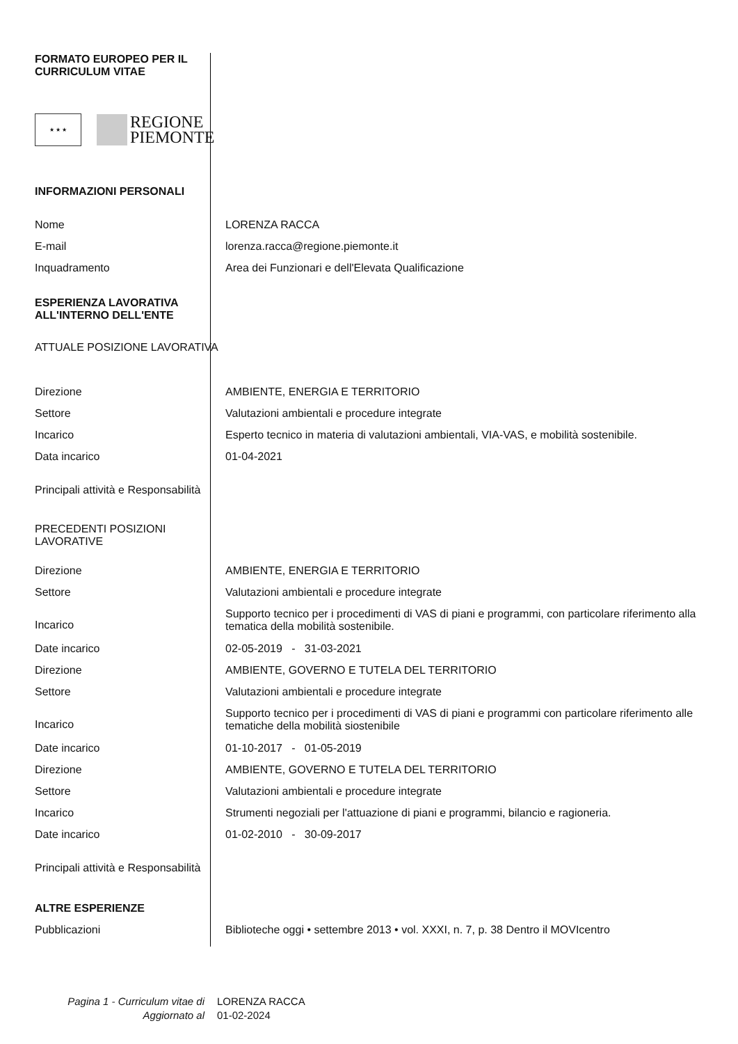| FORMATO EUROPEO PER IL CURRICULUM VITAE | |
| ★ ★ ★ REGIONE PIEMONTE | |
| INFORMAZIONI PERSONALI | |
| Nome | LORENZA RACCA |
| E-mail | lorenza.racca@regione.piemonte.it |
| Inquadramento | Area dei Funzionari e dell'Elevata Qualificazione |
| ESPERIENZA LAVORATIVA ALL'INTERNO DELL'ENTE | |
| ATTUALE POSIZIONE LAVORATIVA | |
| Direzione | AMBIENTE, ENERGIA E TERRITORIO |
| Settore | Valutazioni ambientali e procedure integrate |
| Incarico | Esperto tecnico in materia di valutazioni ambientali, VIA-VAS, e mobilità sostenibile. |
| Data incarico | 01-04-2021 |
| Principali attività e Responsabilità | |
| PRECEDENTI POSIZIONI LAVORATIVE | |
| Direzione | AMBIENTE, ENERGIA E TERRITORIO |
| Settore | Valutazioni ambientali e procedure integrate |
| Incarico | Supporto tecnico per i procedimenti di VAS di piani e programmi, con particolare riferimento alla tematica della mobilità sostenibile. |
| Date incarico | 02-05-2019 - 31-03-2021 |
| Direzione | AMBIENTE, GOVERNO E TUTELA DEL TERRITORIO |
| Settore | Valutazioni ambientali e procedure integrate |
| Incarico | Supporto tecnico per i procedimenti di VAS di piani e programmi con particolare riferimento alle tematiche della mobilità siostenibile |
| Date incarico | 01-10-2017 - 01-05-2019 |
| Direzione | AMBIENTE, GOVERNO E TUTELA DEL TERRITORIO |
| Settore | Valutazioni ambientali e procedure integrate |
| Incarico | Strumenti negoziali per l'attuazione di piani e programmi, bilancio e ragioneria. |
| Date incarico | 01-02-2010 - 30-09-2017 |
| Principali attività e Responsabilità | |
| ALTRE ESPERIENZE | |
| Pubblicazioni | Biblioteche oggi • settembre 2013 • vol. XXXI, n. 7, p. 38 Dentro il MOVIcentro |
| Pagina 1 - Curriculum vitae di | LORENZA RACCA |
| Aggiornato al | 01-02-2024 |